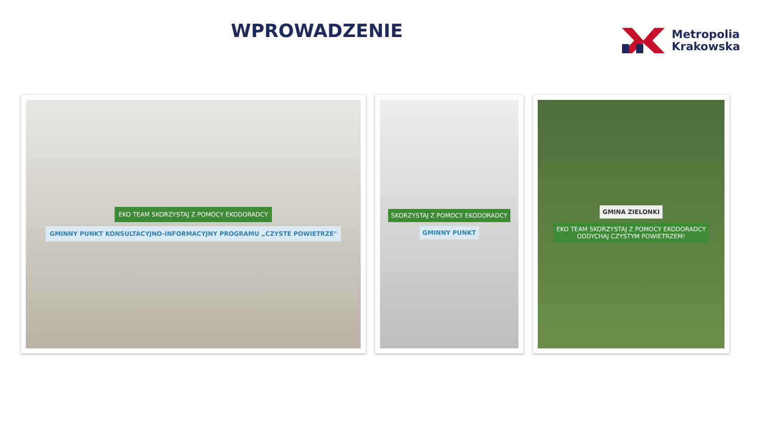WPROWADZENIE
Metropolia
Krakowska
EKO TEAM SKORZYSTAJ Z POMOCY EKODORADCY
GMINNY PUNKT KONSULTACYJNO-INFORMACYJNY PROGRAMU „CZYSTE POWIETRZE"
SKORZYSTAJ Z POMOCY EKODORADCY
GMINNY PUNKT
GMINA ZIELONKI
EKO TEAM SKORZYSTAJ Z POMOCY EKODORADCY
ODDYCHAJ CZYSTYM POWIETRZEM!